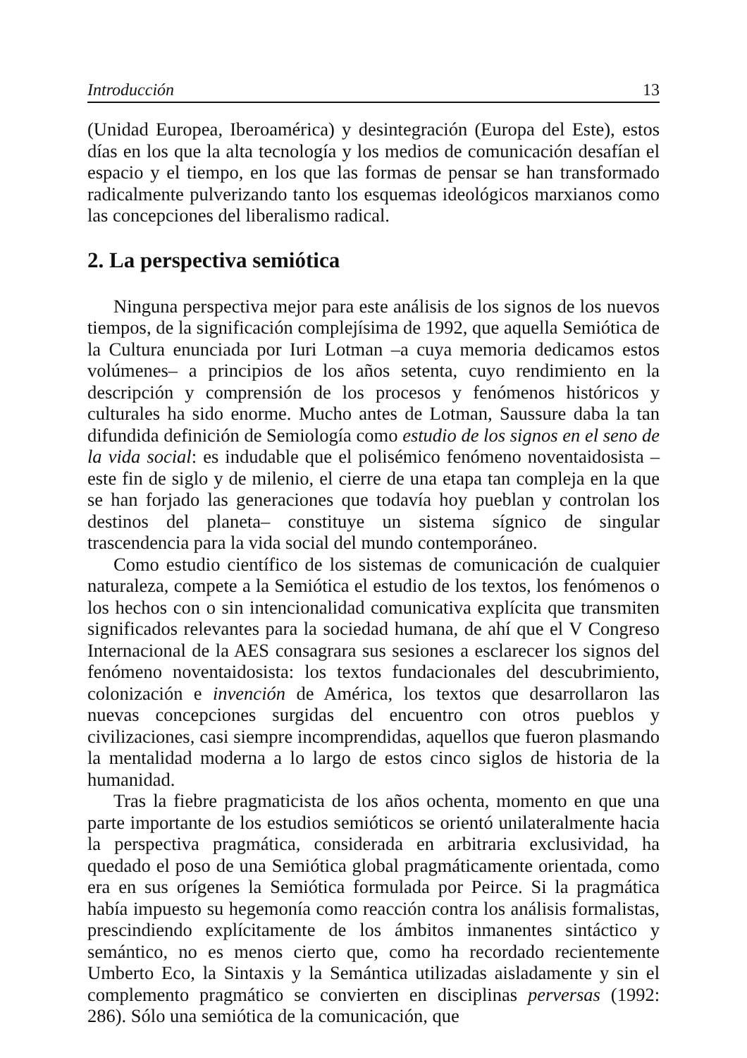Introducción 13
(Unidad Europea, Iberoamérica) y desintegración (Europa del Este), estos días en los que la alta tecnología y los medios de comunicación desafían el espacio y el tiempo, en los que las formas de pensar se han transformado radicalmente pulverizando tanto los esquemas ideológicos marxianos como las concepciones del liberalismo radical.
2. La perspectiva semiótica
Ninguna perspectiva mejor para este análisis de los signos de los nuevos tiempos, de la significación complejísima de 1992, que aquella Semiótica de la Cultura enunciada por Iuri Lotman –a cuya memoria dedicamos estos volúmenes– a principios de los años setenta, cuyo rendimiento en la descripción y comprensión de los procesos y fenómenos históricos y culturales ha sido enorme. Mucho antes de Lotman, Saussure daba la tan difundida definición de Semiología como estudio de los signos en el seno de la vida social: es indudable que el polisémico fenómeno noventaidosista –este fin de siglo y de milenio, el cierre de una etapa tan compleja en la que se han forjado las generaciones que todavía hoy pueblan y controlan los destinos del planeta– constituye un sistema sígnico de singular trascendencia para la vida social del mundo contemporáneo.
Como estudio científico de los sistemas de comunicación de cualquier naturaleza, compete a la Semiótica el estudio de los textos, los fenómenos o los hechos con o sin intencionalidad comunicativa explícita que transmiten significados relevantes para la sociedad humana, de ahí que el V Congreso Internacional de la AES consagrara sus sesiones a esclarecer los signos del fenómeno noventaidosista: los textos fundacionales del descubrimiento, colonización e invención de América, los textos que desarrollaron las nuevas concepciones surgidas del encuentro con otros pueblos y civilizaciones, casi siempre incomprendidas, aquellos que fueron plasmando la mentalidad moderna a lo largo de estos cinco siglos de historia de la humanidad.
Tras la fiebre pragmaticista de los años ochenta, momento en que una parte importante de los estudios semióticos se orientó unilateralmente hacia la perspectiva pragmática, considerada en arbitraria exclusividad, ha quedado el poso de una Semiótica global pragmáticamente orientada, como era en sus orígenes la Semiótica formulada por Peirce. Si la pragmática había impuesto su hegemonía como reacción contra los análisis formalistas, prescindiendo explícitamente de los ámbitos inmanentes sintáctico y semántico, no es menos cierto que, como ha recordado recientemente Umberto Eco, la Sintaxis y la Semántica utilizadas aisladamente y sin el complemento pragmático se convierten en disciplinas perversas (1992: 286). Sólo una semiótica de la comunicación, que